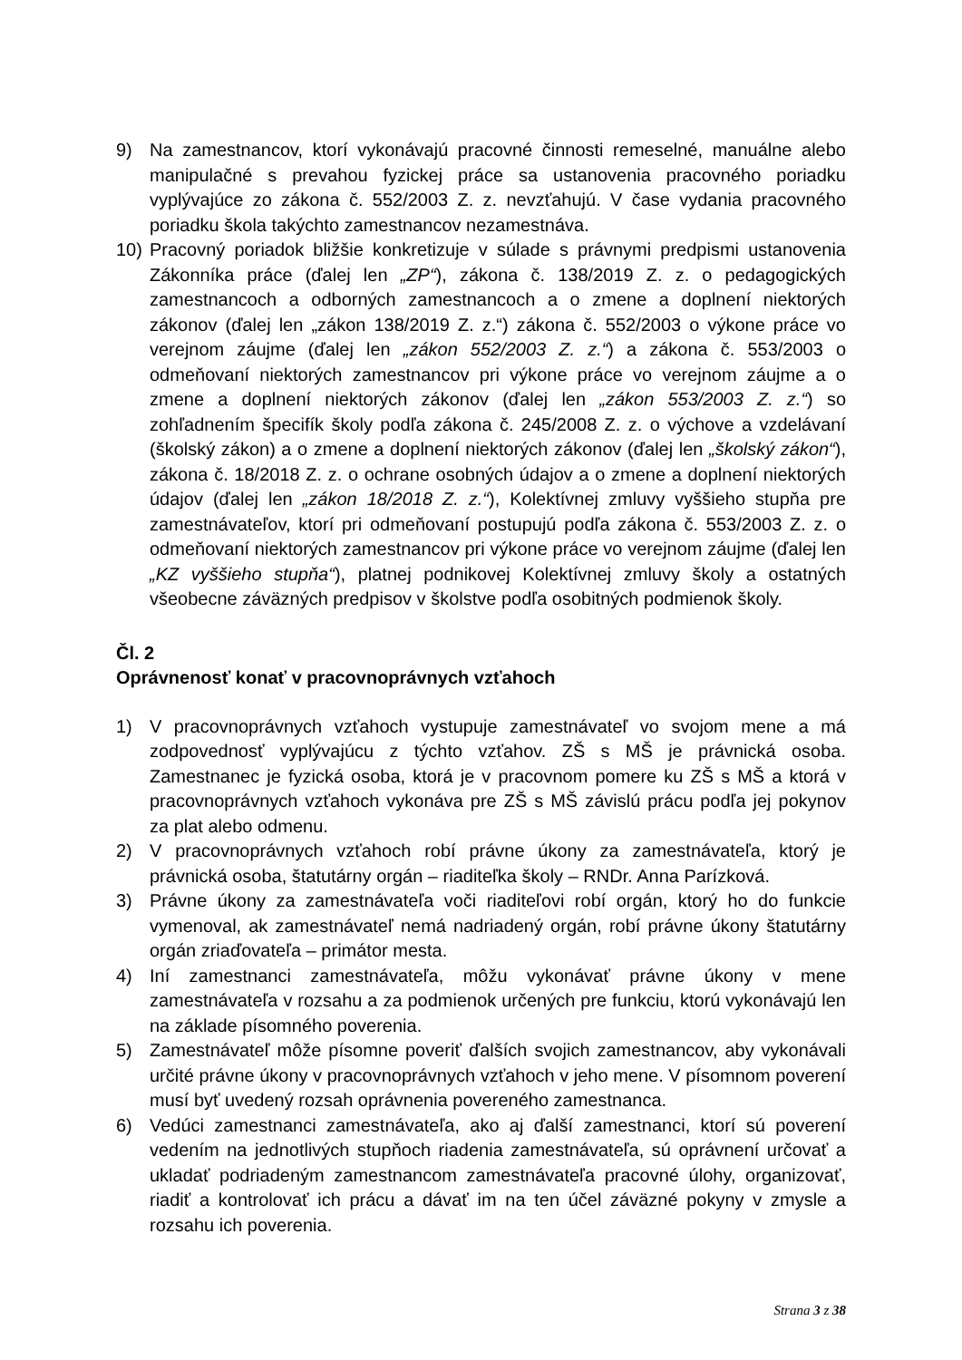9) Na zamestnancov, ktorí vykonávajú pracovné činnosti remeselné, manuálne alebo manipulačné s prevahou fyzickej práce sa ustanovenia pracovného poriadku vyplývajúce zo zákona č. 552/2003 Z. z. nevzťahujú. V čase vydania pracovného poriadku škola takýchto zamestnancov nezamestnáva.
10) Pracovný poriadok bližšie konkretizuje v súlade s právnymi predpismi ustanovenia Zákonníka práce (ďalej len „ZP“), zákona č. 138/2019 Z. z. o pedagogických zamestnancoch a odborných zamestnancoch a o zmene a doplnení niektorých zákonov (ďalej len „zákon 138/2019 Z. z.“) zákona č. 552/2003 o výkone práce vo verejnom záujme (ďalej len „zákon 552/2003 Z. z.“) a zákona č. 553/2003 o odmeňovaní niektorých zamestnancov pri výkone práce vo verejnom záujme a o zmene a doplnení niektorých zákonov (ďalej len „zákon 553/2003 Z. z.“) so zohľadnením špecifík školy podľa zákona č. 245/2008 Z. z. o výchove a vzdelávaní (školský zákon) a o zmene a doplnení niektorých zákonov (ďalej len „školský zákon“), zákona č. 18/2018 Z. z. o ochrane osobných údajov a o zmene a doplnení niektorých údajov (ďalej len „zákon 18/2018 Z. z.“), Kolektívnej zmluvy vyššieho stupňa pre zamestnávateľov, ktorí pri odmeňovaní postupujú podľa zákona č. 553/2003 Z. z. o odmeňovaní niektorých zamestnancov pri výkone práce vo verejnom záujme (ďalej len „KZ vyššieho stupňa“), platnej podnikovej Kolektívnej zmluvy školy a ostatných všeobecne záväzných predpisov v školstve podľa osobitných podmienok školy.
Čl. 2
Oprávnenosť konať v pracovnoprávnych vzťahoch
1) V pracovnoprávnych vzťahoch vystupuje zamestnávateľ vo svojom mene a má zodpovednosť vyplývajúcu z týchto vzťahov. ZŠ s MŠ je právnická osoba. Zamestnanec je fyzická osoba, ktorá je v pracovnom pomere ku ZŠ s MŠ a ktorá v pracovnoprávnych vzťahoch vykonáva pre ZŠ s MŠ závislú prácu podľa jej pokynov za plat alebo odmenu.
2) V pracovnoprávnych vzťahoch robí právne úkony za zamestnávateľa, ktorý je právnická osoba, štatutárny orgán – riaditeľka školy – RNDr. Anna Parízková.
3) Právne úkony za zamestnávateľa voči riaditeľovi robí orgán, ktorý ho do funkcie vymenoval, ak zamestnávateľ nemá nadriadený orgán, robí právne úkony štatutárny orgán zriaďovateľa – primátor mesta.
4) Iní zamestnanci zamestnávateľa, môžu vykonávať právne úkony v mene zamestnávateľa v rozsahu a za podmienok určených pre funkciu, ktorú vykonávajú len na základe písomného poverenia.
5) Zamestnávateľ môže písomne poveriť ďalších svojich zamestnancov, aby vykonávali určité právne úkony v pracovnoprávnych vzťahoch v jeho mene. V písomnom poverení musí byť uvedený rozsah oprávnenia povereného zamestnanca.
6) Vedúci zamestnanci zamestnávateľa, ako aj ďalší zamestnanci, ktorí sú poverení vedením na jednotlivých stupňoch riadenia zamestnávateľa, sú oprávnení určovať a ukladať podriadeným zamestnancom zamestnávateľa pracovné úlohy, organizovať, riadiť a kontrolovať ich prácu a dávať im na ten účel záväzné pokyny v zmysle a rozsahu ich poverenia.
Strana 3 z 38